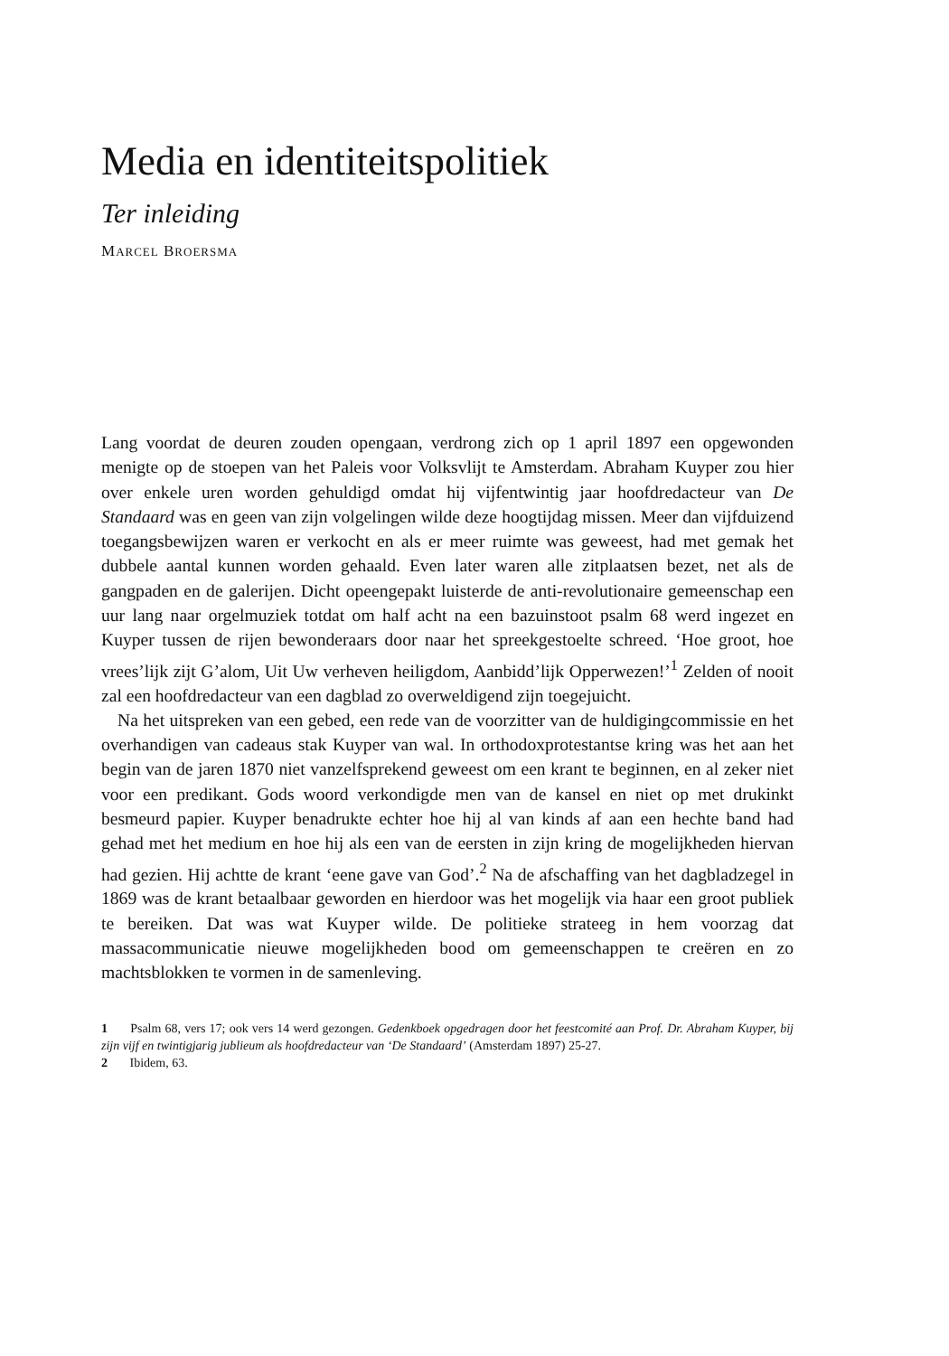Media en identiteitspolitiek
Ter inleiding
MARCEL BROERSMA
Lang voordat de deuren zouden opengaan, verdrong zich op 1 april 1897 een opgewonden menigte op de stoepen van het Paleis voor Volksvlijt te Amsterdam. Abraham Kuyper zou hier over enkele uren worden gehuldigd omdat hij vijfentwintig jaar hoofdredacteur van De Standaard was en geen van zijn volgelingen wilde deze hoogtijdag missen. Meer dan vijfduizend toegangsbewijzen waren er verkocht en als er meer ruimte was geweest, had met gemak het dubbele aantal kunnen worden gehaald. Even later waren alle zitplaatsen bezet, net als de gangpaden en de galerijen. Dicht opeengepakt luisterde de anti-revolutionaire gemeenschap een uur lang naar orgelmuziek totdat om half acht na een bazuinstoot psalm 68 werd ingezet en Kuyper tussen de rijen bewonderaars door naar het spreekgestoelte schreed. ‘Hoe groot, hoe vrees’lijk zijt G’alom, Uit Uw verheven heiligdom, Aanbidd’lijk Opperwezen!’<sup>1</sup> Zelden of nooit zal een hoofdredacteur van een dagblad zo overweldigend zijn toegejuicht.
Na het uitspreken van een gebed, een rede van de voorzitter van de huldigingcommissie en het overhandigen van cadeaus stak Kuyper van wal. In orthodoxprotestantse kring was het aan het begin van de jaren 1870 niet vanzelfsprekend geweest om een krant te beginnen, en al zeker niet voor een predikant. Gods woord verkondigde men van de kansel en niet op met drukinkt besmeurd papier. Kuyper benadrukte echter hoe hij al van kinds af aan een hechte band had gehad met het medium en hoe hij als een van de eersten in zijn kring de mogelijkheden hiervan had gezien. Hij achtte de krant ‘eene gave van God’.<sup>2</sup> Na de afschaffing van het dagbladzegel in 1869 was de krant betaalbaar geworden en hierdoor was het mogelijk via haar een groot publiek te bereiken. Dat was wat Kuyper wilde. De politieke strateeg in hem voorzag dat massacommunicatie nieuwe mogelijkheden bood om gemeenschappen te creëren en zo machtsblokken te vormen in de samenleving.
1 Psalm 68, vers 17; ook vers 14 werd gezongen. Gedenkboek opgedragen door het feestcomité aan Prof. Dr. Abraham Kuyper, bij zijn vijf en twintigjarig jublieum als hoofdredacteur van ‘De Standaard’ (Amsterdam 1897) 25-27.
2 Ibidem, 63.